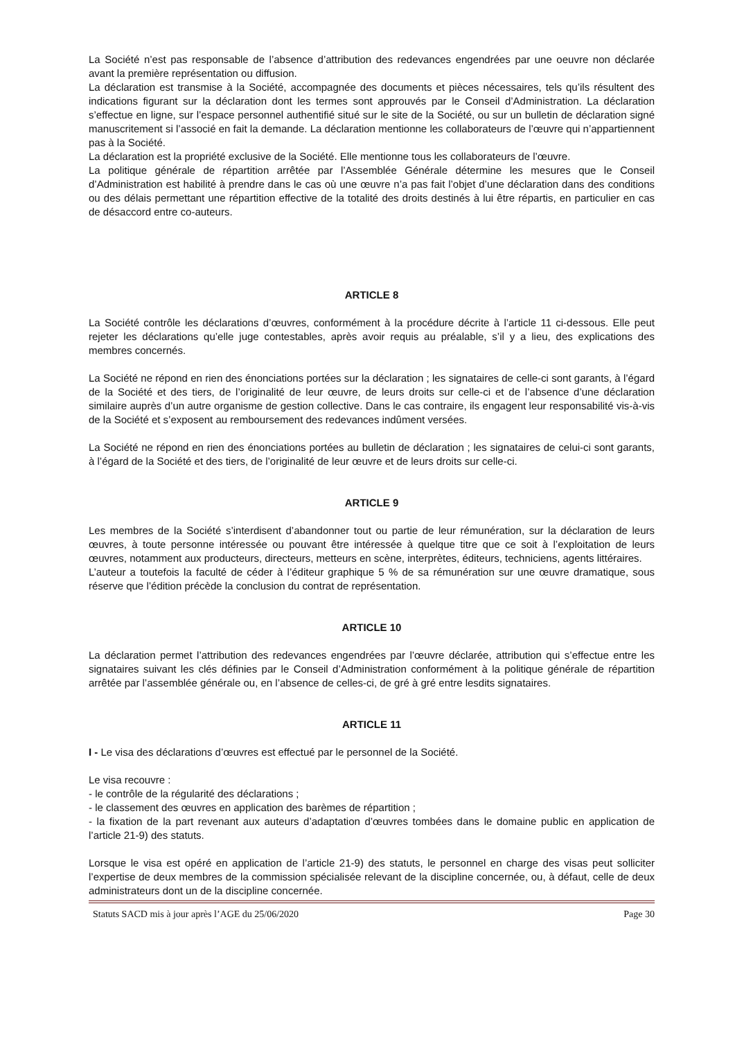La Société n’est pas responsable de l’absence d’attribution des redevances engendrées par une oeuvre non déclarée avant la première représentation ou diffusion.
La déclaration est transmise à la Société, accompagnée des documents et pièces nécessaires, tels qu’ils résultent des indications figurant sur la déclaration dont les termes sont approuvés par le Conseil d’Administration. La déclaration s’effectue en ligne, sur l’espace personnel authentifié situé sur le site de la Société, ou sur un bulletin de déclaration signé manuscritement si l’associé en fait la demande. La déclaration mentionne les collaborateurs de l’œuvre qui n’appartiennent pas à la Société.
La déclaration est la propriété exclusive de la Société. Elle mentionne tous les collaborateurs de l’œuvre.
La politique générale de répartition arrêtée par l’Assemblée Générale détermine les mesures que le Conseil d’Administration est habilité à prendre dans le cas où une œuvre n’a pas fait l’objet d’une déclaration dans des conditions ou des délais permettant une répartition effective de la totalité des droits destinés à lui être répartis, en particulier en cas de désaccord entre co-auteurs.
ARTICLE 8
La Société contrôle les déclarations d’œuvres, conformément à la procédure décrite à l’article 11 ci-dessous. Elle peut rejeter les déclarations qu’elle juge contestables, après avoir requis au préalable, s’il y a lieu, des explications des membres concernés.
La Société ne répond en rien des énonciations portées sur la déclaration ; les signataires de celle-ci sont garants, à l’égard de la Société et des tiers, de l’originalité de leur œuvre, de leurs droits sur celle-ci et de l’absence d’une déclaration similaire auprès d’un autre organisme de gestion collective. Dans le cas contraire, ils engagent leur responsabilité vis-à-vis de la Société et s’exposent au remboursement des redevances indûment versées.
La Société ne répond en rien des énonciations portées au bulletin de déclaration ; les signataires de celui-ci sont garants, à l’égard de la Société et des tiers, de l’originalité de leur œuvre et de leurs droits sur celle-ci.
ARTICLE 9
Les membres de la Société s’interdisent d’abandonner tout ou partie de leur rémunération, sur la déclaration de leurs œuvres, à toute personne intéressée ou pouvant être intéressée à quelque titre que ce soit à l’exploitation de leurs œuvres, notamment aux producteurs, directeurs, metteurs en scène, interprètes, éditeurs, techniciens, agents littéraires.
L’auteur a toutefois la faculté de céder à l’éditeur graphique 5 % de sa rémunération sur une œuvre dramatique, sous réserve que l’édition précède la conclusion du contrat de représentation.
ARTICLE 10
La déclaration permet l’attribution des redevances engendrées par l’œuvre déclarée, attribution qui s’effectue entre les signataires suivant les clés définies par le Conseil d’Administration conformément à la politique générale de répartition arrêtée par l’assemblée générale ou, en l’absence de celles-ci, de gré à gré entre lesdits signataires.
ARTICLE 11
I - Le visa des déclarations d’œuvres est effectué par le personnel de la Société.
Le visa recouvre :
- le contrôle de la régularité des déclarations ;
- le classement des œuvres en application des barèmes de répartition ;
- la fixation de la part revenant aux auteurs d’adaptation d’œuvres tombées dans le domaine public en application de l’article 21-9) des statuts.
Lorsque le visa est opéré en application de l’article 21-9) des statuts, le personnel en charge des visas peut solliciter l’expertise de deux membres de la commission spécialisée relevant de la discipline concernée, ou, à défaut, celle de deux administrateurs dont un de la discipline concernée.
Statuts SACD mis à jour après l’AGE du 25/06/2020 Page 30